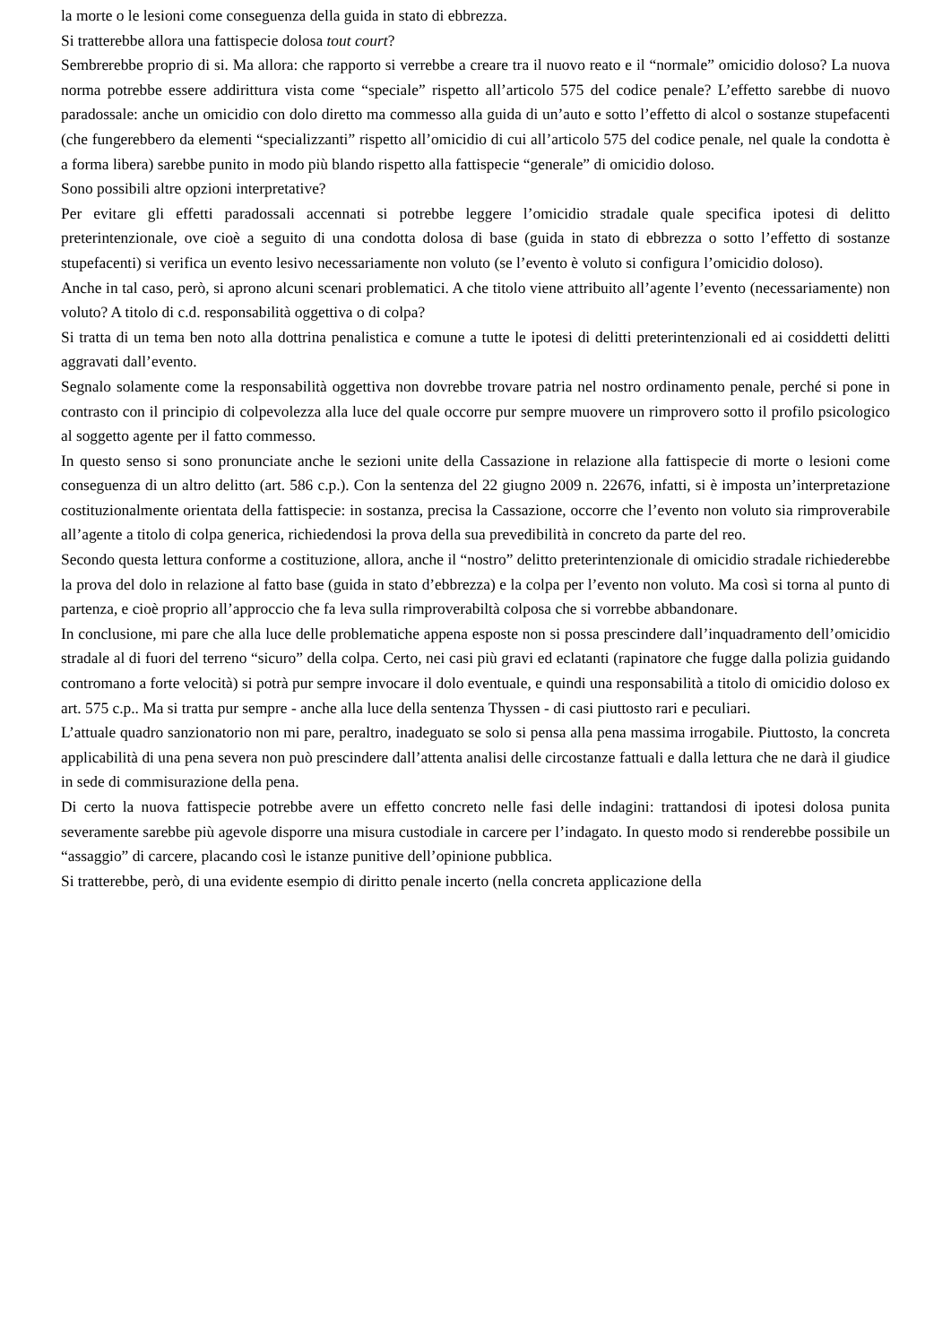la morte o le lesioni come conseguenza della guida in stato di ebbrezza.
Si tratterebbe allora una fattispecie dolosa tout court?
Sembrerebbe proprio di si. Ma allora: che rapporto si verrebbe a creare tra il nuovo reato e il “normale” omicidio doloso? La nuova norma potrebbe essere addirittura vista come “speciale” rispetto all’articolo 575 del codice penale? L’effetto sarebbe di nuovo paradossale: anche un omicidio con dolo diretto ma commesso alla guida di un’auto e sotto l’effetto di alcol o sostanze stupefacenti (che fungerebbero da elementi “specializzanti” rispetto all’omicidio di cui all’articolo 575 del codice penale, nel quale la condotta è a forma libera) sarebbe punito in modo più blando rispetto alla fattispecie “generale” di omicidio doloso.
Sono possibili altre opzioni interpretative?
Per evitare gli effetti paradossali accennati si potrebbe leggere l’omicidio stradale quale specifica ipotesi di delitto preterintenzionale, ove cioè a seguito di una condotta dolosa di base (guida in stato di ebbrezza o sotto l’effetto di sostanze stupefacenti) si verifica un evento lesivo necessariamente non voluto (se l’evento è voluto si configura l’omicidio doloso).
Anche in tal caso, però, si aprono alcuni scenari problematici. A che titolo viene attribuito all’agente l’evento (necessariamente) non voluto? A titolo di c.d. responsabilità oggettiva o di colpa?
Si tratta di un tema ben noto alla dottrina penalistica e comune a tutte le ipotesi di delitti preterintenzionali ed ai cosiddetti delitti aggravati dall’evento.
Segnalo solamente come la responsabilità oggettiva non dovrebbe trovare patria nel nostro ordinamento penale, perché si pone in contrasto con il principio di colpevolezza alla luce del quale occorre pur sempre muovere un rimprovero sotto il profilo psicologico al soggetto agente per il fatto commesso.
In questo senso si sono pronunciate anche le sezioni unite della Cassazione in relazione alla fattispecie di morte o lesioni come conseguenza di un altro delitto (art. 586 c.p.). Con la sentenza del 22 giugno 2009 n. 22676, infatti, si è imposta un’interpretazione costituzionalmente orientata della fattispecie: in sostanza, precisa la Cassazione, occorre che l’evento non voluto sia rimproverabile all’agente a titolo di colpa generica, richiedendosi la prova della sua prevedibilità in concreto da parte del reo.
Secondo questa lettura conforme a costituzione, allora, anche il “nostro” delitto preterintenzionale di omicidio stradale richiederebbe la prova del dolo in relazione al fatto base (guida in stato d’ebbrezza) e la colpa per l’evento non voluto. Ma così si torna al punto di partenza, e cioè proprio all’approccio che fa leva sulla rimproverabiltà colposa che si vorrebbe abbandonare.
In conclusione, mi pare che alla luce delle problematiche appena esposte non si possa prescindere dall’inquadramento dell’omicidio stradale al di fuori del terreno “sicuro” della colpa. Certo, nei casi più gravi ed eclatanti (rapinatore che fugge dalla polizia guidando contromano a forte velocità) si potrà pur sempre invocare il dolo eventuale, e quindi una responsabilità a titolo di omicidio doloso ex art. 575 c.p.. Ma si tratta pur sempre - anche alla luce della sentenza Thyssen - di casi piuttosto rari e peculiari.
L’attuale quadro sanzionatorio non mi pare, peraltro, inadeguato se solo si pensa alla pena massima irrogabile. Piuttosto, la concreta applicabilità di una pena severa non può prescindere dall’attenta analisi delle circostanze fattuali e dalla lettura che ne darà il giudice in sede di commisurazione della pena.
Di certo la nuova fattispecie potrebbe avere un effetto concreto nelle fasi delle indagini: trattandosi di ipotesi dolosa punita severamente sarebbe più agevole disporre una misura custodiale in carcere per l’indagato. In questo modo si renderebbe possibile un “assaggio” di carcere, placando così le istanze punitive dell’opinione pubblica.
Si tratterebbe, però, di una evidente esempio di diritto penale incerto (nella concreta applicazione della